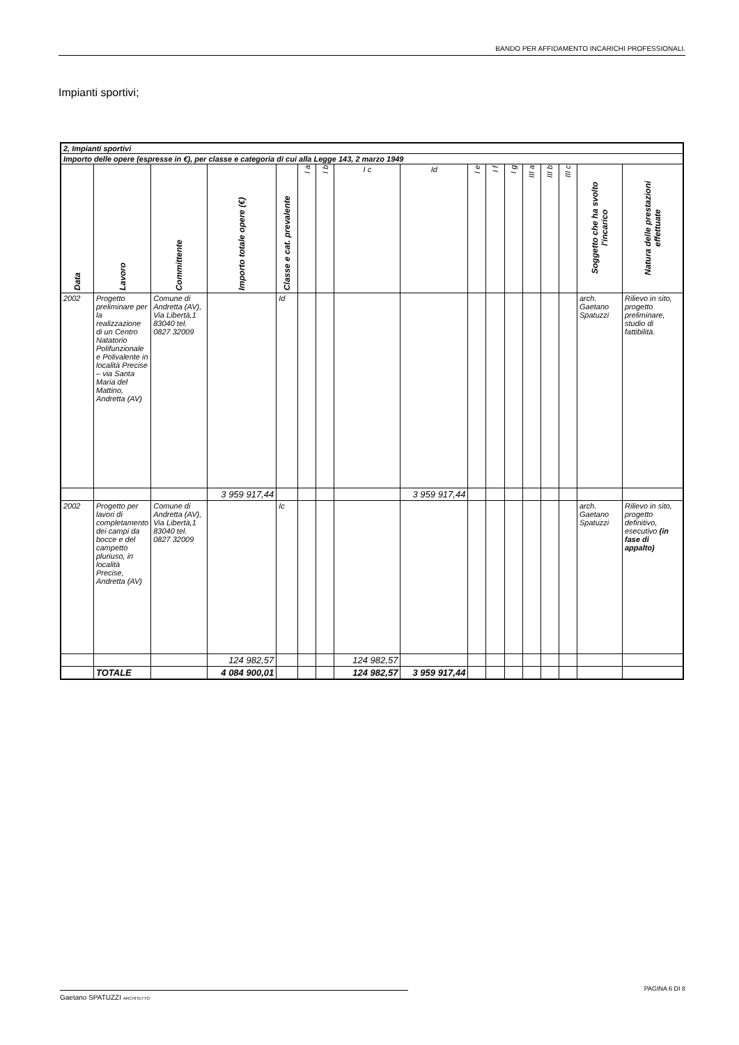BANDO PER AFFIDAMENTO INCARICHI PROFESSIONALI.
Impianti sportivi;
| 2, Impianti sportivi | | | | | | | | | | | | | | | | |
| Importo delle opere (espresse in €), per classe e categoria di cui alla Legge 143, 2 marzo 1949 | | | | | | | | | | | | | | | | |
| Data | Lavoro | Committente | Importo totale opere (€) | Classe e cat. prevalente | I a | I b | I c | Id | I e | I f | I g | III a | III b | III c | Soggetto che ha svolto l'incarico | Natura delle prestazioni effettuate |
| 2002 | Progetto preliminare per la realizzazione di un Centro Natatorio Polifunzionale e Polivalente in località Precise – via Santa Maria del Mattino, Andretta (AV) | Comune di Andretta (AV), Via Libertà,1 83040 tel. 0827 32009 | | Id | | | | | | | | | | | arch. Gaetano Spatuzzi | Rilievo in sito, progetto preliminare, studio di fattibilità. |
| | | | 3 959 917,44 | | | | | 3 959 917,44 | | | | | | | | |
| 2002 | Progetto per lavori di completamento dei campi da bocce e del campetto pluriuso, in località Precise, Andretta (AV) | Comune di Andretta (AV), Via Libertà,1 83040 tel. 0827 32009 | | Ic | | | | | | | | | | | arch. Gaetano Spatuzzi | Rilievo in sito, progetto definitivo, esecutivo (in fase di appalto) |
| | | | 124 982,57 | | | | 124 982,57 | | | | | | | | | |
| | TOTALE | | 4 084 900,01 | | | | 124 982,57 | 3 959 917,44 | | | | | | | | |
PAGINA 6 DI 8
Gaetano SPATUZZI ARCHITETTO